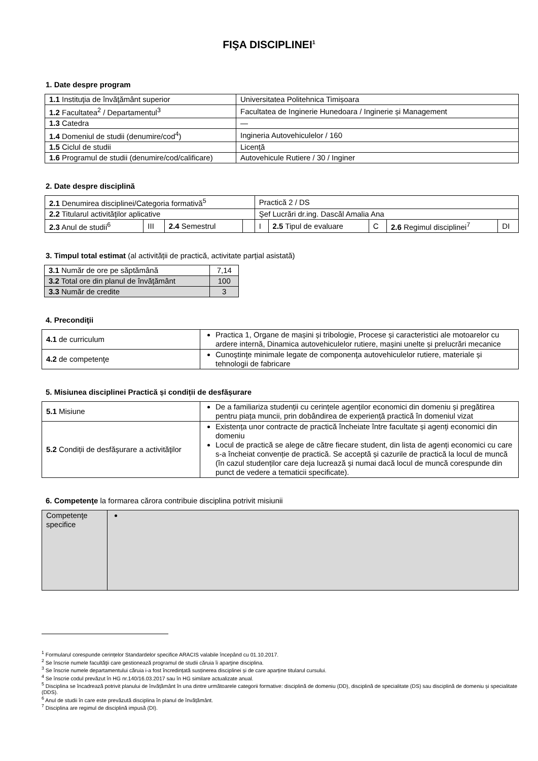FIŞA DISCIPLINEI<sup>1</sup>
1. Date despre program
| 1.1 Instituţia de învăţământ superior | Universitatea Politehnica Timișoara |
| 1.2 Facultatea<sup>2</sup> / Departamentul<sup>3</sup> | Facultatea de Inginerie Hunedoara / Inginerie și Management |
| 1.3 Catedra | — |
| 1.4 Domeniul de studii (denumire/cod<sup>4</sup>) | Ingineria Autovehiculelor / 160 |
| 1.5 Ciclul de studii | Licență |
| 1.6 Programul de studii (denumire/cod/calificare) | Autovehicule Rutiere / 30 / Inginer |
2. Date despre disciplină
| 2.1 Denumirea disciplinei/Categoria formativă<sup>5</sup> | | | | Practică 2 / DS | | | | |
| 2.2 Titularul activităţilor aplicative | | | | Şef Lucrări dr.ing. Dascăl Amalia Ana | | | | |
| 2.3 Anul de studii<sup>6</sup> | III | 2.4 Semestrul | | I | 2.5 Tipul de evaluare | C | 2.6 Regimul disciplinei<sup>7</sup> | DI |
3. Timpul total estimat (al activității de practică, activitate parțial asistată)
| 3.1 Număr de ore pe săptămână | 7,14 |
| 3.2 Total ore din planul de învăţământ | 100 |
| 3.3 Număr de credite | 3 |
4. Precondiţii
| 4.1 de curriculum | Practica 1, Organe de mașini și tribologie, Procese și caracteristici ale motoarelor cu ardere internă, Dinamica autovehiculelor rutiere, mașini unelte și prelucrări mecanice |
| 4.2 de competenţe | Cunoştinţe minimale legate de componenţa autovehiculelor rutiere, materiale și tehnologii de fabricare |
5. Misiunea disciplinei Practică și condiții de desfășurare
| 5.1 Misiune | De a familiariza studenții cu cerințele agenților economici din domeniu și pregătirea pentru piața muncii, prin dobândirea de experiență practică în domeniul vizat |
| 5.2 Condiții de desfăşurare a activităţilor | Existența unor contracte de practică încheiate între facultate și agenți economici din domeniu Locul de practică se alege de către fiecare student, din lista de agenți economici cu care s-a încheiat convenție de practică. Se acceptă și cazurile de practică la locul de muncă (în cazul studenților care deja lucrează și numai dacă locul de muncă corespunde din punct de vedere a tematicii specificate). |
6. Competenţe la formarea cărora contribuie disciplina potrivit misiunii
| Competenţe specifice | |
<sup>1</sup> Formularul corespunde cerințelor Standardelor specifice ARACIS valabile începând cu 01.10.2017.
<sup>2</sup> Se înscrie numele facultăţii care gestionează programul de studii căruia îi aparţine disciplina.
<sup>3</sup> Se înscrie numele departamentului căruia i-a fost încredințată susținerea disciplinei și de care aparține titularul cursului.
<sup>4</sup> Se înscrie codul prevăzut în HG nr.140/16.03.2017 sau în HG similare actualizate anual.
<sup>5</sup> Disciplina se încadrează potrivit planului de învățământ în una dintre următoarele categorii formative: disciplină de domeniu (DD), disciplină de specialitate (DS) sau disciplină de domeniu și specialitate (DDS).
<sup>6</sup> Anul de studii în care este prevăzută disciplina în planul de învățământ.
<sup>7</sup> Disciplina are regimul de disciplină impusă (DI).